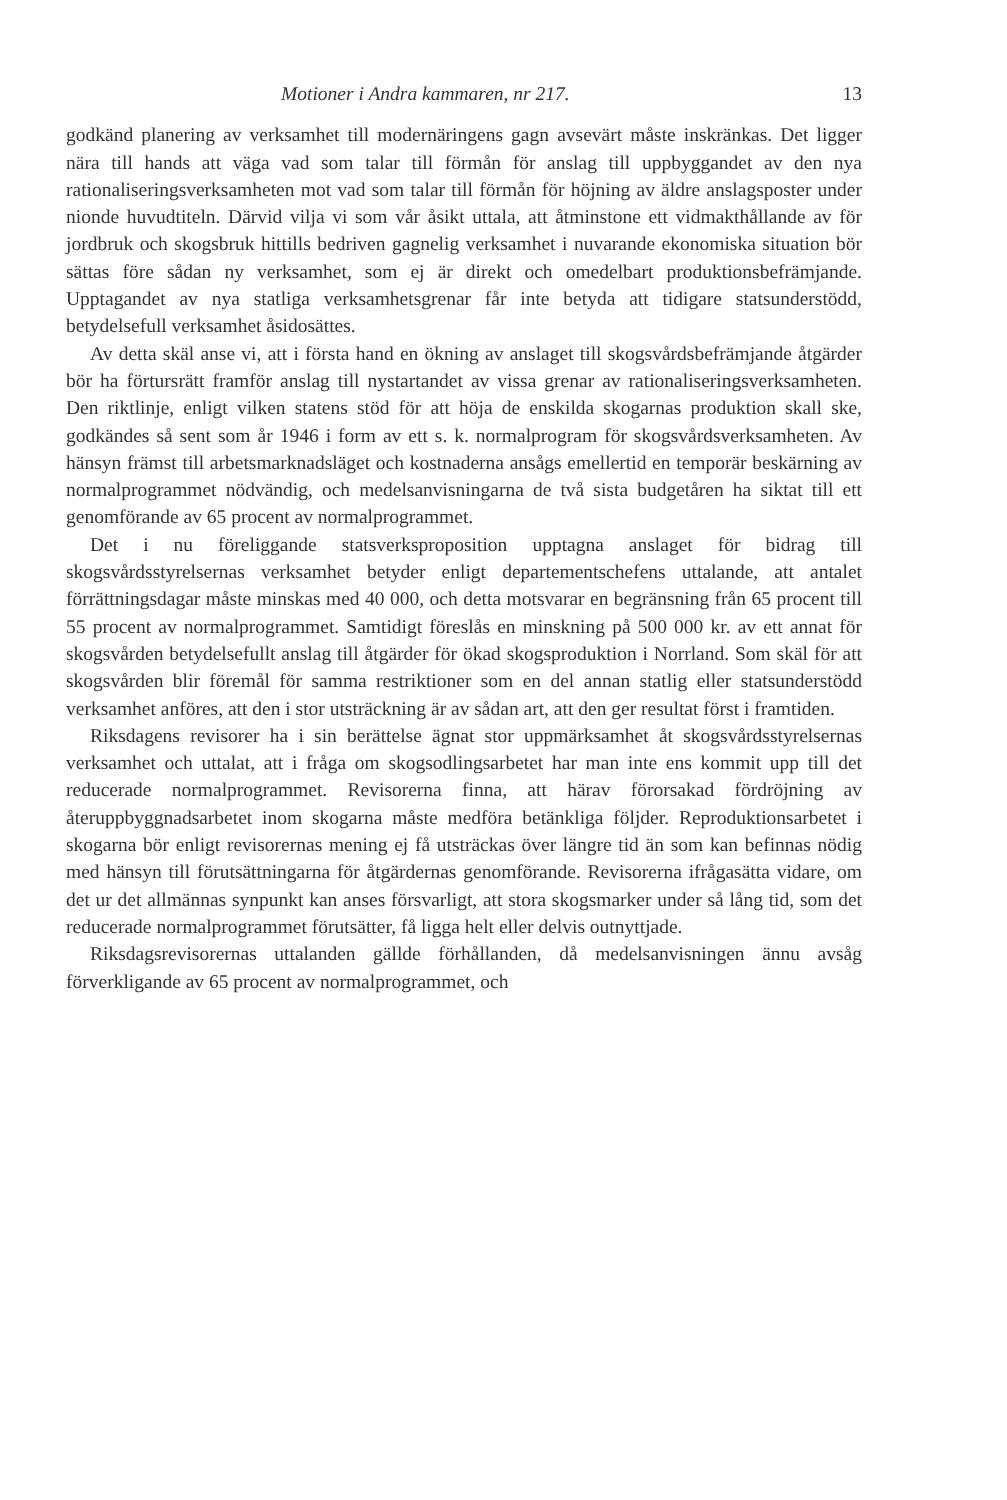Motioner i Andra kammaren, nr 217. 13
godkänd planering av verksamhet till modernäringens gagn avsevärt måste inskränkas. Det ligger nära till hands att väga vad som talar till förmån för anslag till uppbyggandet av den nya rationaliseringsverksamheten mot vad som talar till förmån för höjning av äldre anslagsposter under nionde huvudtiteln. Därvid vilja vi som vår åsikt uttala, att åtminstone ett vidmakthållande av för jordbruk och skogsbruk hittills bedriven gagnelig verksamhet i nuvarande ekonomiska situation bör sättas före sådan ny verksamhet, som ej är direkt och omedelbart produktionsbefrämjande. Upptagandet av nya statliga verksamhetsgrenar får inte betyda att tidigare statsunderstödd, betydelsefull verksamhet åsidosättes.
Av detta skäl anse vi, att i första hand en ökning av anslaget till skogsvårdsbefrämjande åtgärder bör ha förtursrätt framför anslag till nystartandet av vissa grenar av rationaliseringsverksamheten. Den riktlinje, enligt vilken statens stöd för att höja de enskilda skogarnas produktion skall ske, godkändes så sent som år 1946 i form av ett s. k. normalprogram för skogsvårdsverksamheten. Av hänsyn främst till arbetsmarknadsläget och kostnaderna ansågs emellertid en temporär beskärning av normalprogrammet nödvändig, och medelsanvisningarna de två sista budgetåren ha siktat till ett genomförande av 65 procent av normalprogrammet.
Det i nu föreliggande statsverksproposition upptagna anslaget för bidrag till skogsvårdsstyrelsernas verksamhet betyder enligt departementschefens uttalande, att antalet förrättningsdagar måste minskas med 40 000, och detta motsvarar en begränsning från 65 procent till 55 procent av normalprogrammet. Samtidigt föreslås en minskning på 500 000 kr. av ett annat för skogsvården betydelsefullt anslag till åtgärder för ökad skogsproduktion i Norrland. Som skäl för att skogsvården blir föremål för samma restriktioner som en del annan statlig eller statsunderstödd verksamhet anföres, att den i stor utsträckning är av sådan art, att den ger resultat först i framtiden.
Riksdagens revisorer ha i sin berättelse ägnat stor uppmärksamhet åt skogsvårdsstyrelsernas verksamhet och uttalat, att i fråga om skogsodlingsarbetet har man inte ens kommit upp till det reducerade normalprogrammet. Revisorerna finna, att härav förorsakad fördröjning av återuppbyggnadsarbetet inom skogarna måste medföra betänkliga följder. Reproduktionsarbetet i skogarna bör enligt revisorernas mening ej få utsträckas över längre tid än som kan befinnas nödig med hänsyn till förutsättningarna för åtgärdernas genomförande. Revisorerna ifrågasätta vidare, om det ur det allmännas synpunkt kan anses försvarligt, att stora skogsmarker under så lång tid, som det reducerade normalprogrammet förutsätter, få ligga helt eller delvis outnyttjade.
Riksdagsrevisorernas uttalanden gällde förhållanden, då medelsanvisningen ännu avsåg förverkligande av 65 procent av normalprogrammet, och